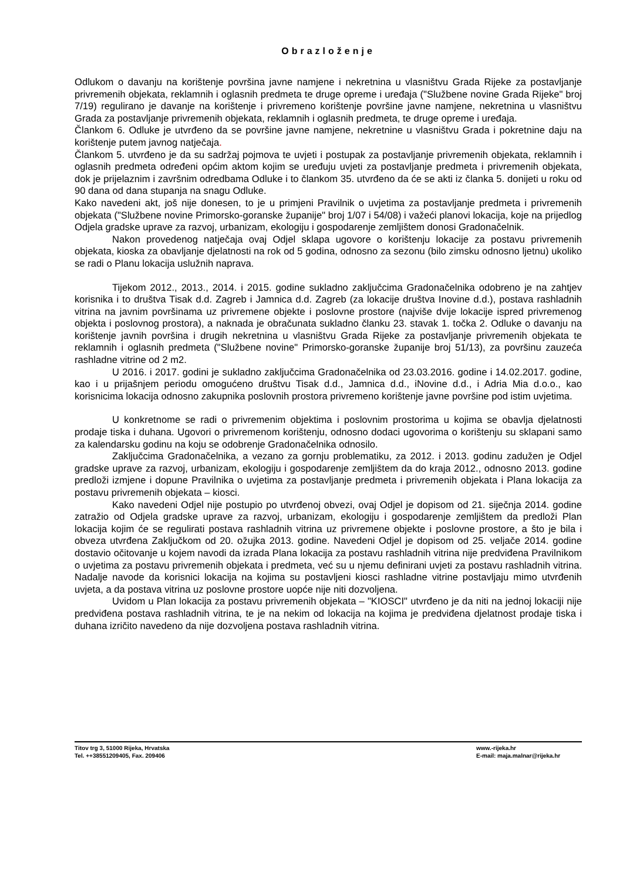Obrazloženje
Odlukom o davanju na korištenje površina javne namjene i nekretnina u vlasništvu Grada Rijeke za postavljanje privremenih objekata, reklamnih i oglasnih predmeta te druge opreme i uređaja ("Službene novine Grada Rijeke" broj 7/19) regulirano je davanje na korištenje i privremeno korištenje površine javne namjene, nekretnina u vlasništvu Grada za postavljanje privremenih objekata, reklamnih i oglasnih predmeta, te druge opreme i uređaja.
Člankom 6. Odluke je utvrđeno da se površine javne namjene, nekretnine u vlasništvu Grada i pokretnine daju na korištenje putem javnog natječaja.
Člankom 5. utvrđeno je da su sadržaj pojmova te uvjeti i postupak za postavljanje privremenih objekata, reklamnih i oglasnih predmeta određeni općim aktom kojim se uređuju uvjeti za postavljanje predmeta i privremenih objekata, dok je prijelaznim i završnim odredbama Odluke i to člankom 35. utvrđeno da će se akti iz članka 5. donijeti u roku od 90 dana od dana stupanja na snagu Odluke.
Kako navedeni akt, još nije donesen, to je u primjeni Pravilnik o uvjetima za postavljanje predmeta i privremenih objekata ("Službene novine Primorsko-goranske županije" broj 1/07 i 54/08) i važeći planovi lokacija, koje na prijedlog Odjela gradske uprave za razvoj, urbanizam, ekologiju i gospodarenje zemljištem donosi Gradonačelnik.
Nakon provedenog natječaja ovaj Odjel sklapa ugovore o korištenju lokacije za postavu privremenih objekata, kioska za obavljanje djelatnosti na rok od 5 godina, odnosno za sezonu (bilo zimsku odnosno ljetnu) ukoliko se radi o Planu lokacija uslužnih naprava.
Tijekom 2012., 2013., 2014. i 2015. godine sukladno zaključcima Gradonačelnika odobreno je na zahtjev korisnika i to društva Tisak d.d. Zagreb i Jamnica d.d. Zagreb (za lokacije društva Inovine d.d.), postava rashladnih vitrina na javnim površinama uz privremene objekte i poslovne prostore (najviše dvije lokacije ispred privremenog objekta i poslovnog prostora), a naknada je obračunata sukladno članku 23. stavak 1. točka 2. Odluke o davanju na korištenje javnih površina i drugih nekretnina u vlasništvu Grada Rijeke za postavljanje privremenih objekata te reklamnih i oglasnih predmeta ("Službene novine" Primorsko-goranske županije broj 51/13), za površinu zauzeća rashladne vitrine od 2 m2.
U 2016. i 2017. godini je sukladno zaključcima Gradonačelnika od 23.03.2016. godine i 14.02.2017. godine, kao i u prijašnjem periodu omogućeno društvu Tisak d.d., Jamnica d.d., iNovine d.d., i Adria Mia d.o.o., kao korisnicima lokacija odnosno zakupnika poslovnih prostora privremeno korištenje javne površine pod istim uvjetima.
U konkretnome se radi o privremenim objektima i poslovnim prostorima u kojima se obavlja djelatnosti prodaje tiska i duhana. Ugovori o privremenom korištenju, odnosno dodaci ugovorima o korištenju su sklapani samo za kalendarsku godinu na koju se odobrenje Gradonačelnika odnosilo.
Zaključcima Gradonačelnika, a vezano za gornju problematiku, za 2012. i 2013. godinu zadužen je Odjel gradske uprave za razvoj, urbanizam, ekologiju i gospodarenje zemljištem da do kraja 2012., odnosno 2013. godine predloži izmjene i dopune Pravilnika o uvjetima za postavljanje predmeta i privremenih objekata i Plana lokacija za postavu privremenih objekata – kiosci.
Kako navedeni Odjel nije postupio po utvrđenoj obvezi, ovaj Odjel je dopisom od 21. siječnja 2014. godine zatražio od Odjela gradske uprave za razvoj, urbanizam, ekologiju i gospodarenje zemljištem da predloži Plan lokacija kojim će se regulirati postava rashladnih vitrina uz privremene objekte i poslovne prostore, a što je bila i obveza utvrđena Zaključkom od 20. ožujka 2013. godine. Navedeni Odjel je dopisom od 25. veljače 2014. godine dostavio očitovanje u kojem navodi da izrada Plana lokacija za postavu rashladnih vitrina nije predviđena Pravilnikom o uvjetima za postavu privremenih objekata i predmeta, već su u njemu definirani uvjeti za postavu rashladnih vitrina. Nadalje navode da korisnici lokacija na kojima su postavljeni kiosci rashladne vitrine postavljaju mimo utvrđenih uvjeta, a da postava vitrina uz poslovne prostore uopće nije niti dozvoljena.
Uvidom u Plan lokacija za postavu privremenih objekata – "KIOSCI" utvrđeno je da niti na jednoj lokaciji nije predviđena postava rashladnih vitrina, te je na nekim od lokacija na kojima je predviđena djelatnost prodaje tiska i duhana izričito navedeno da nije dozvoljena postava rashladnih vitrina.
Titov trg 3, 51000 Rijeka, Hrvatska
Tel. ++38551209405, Fax. 209406
www.-rijeka.hr
E-mail: maja.malnar@rijeka.hr